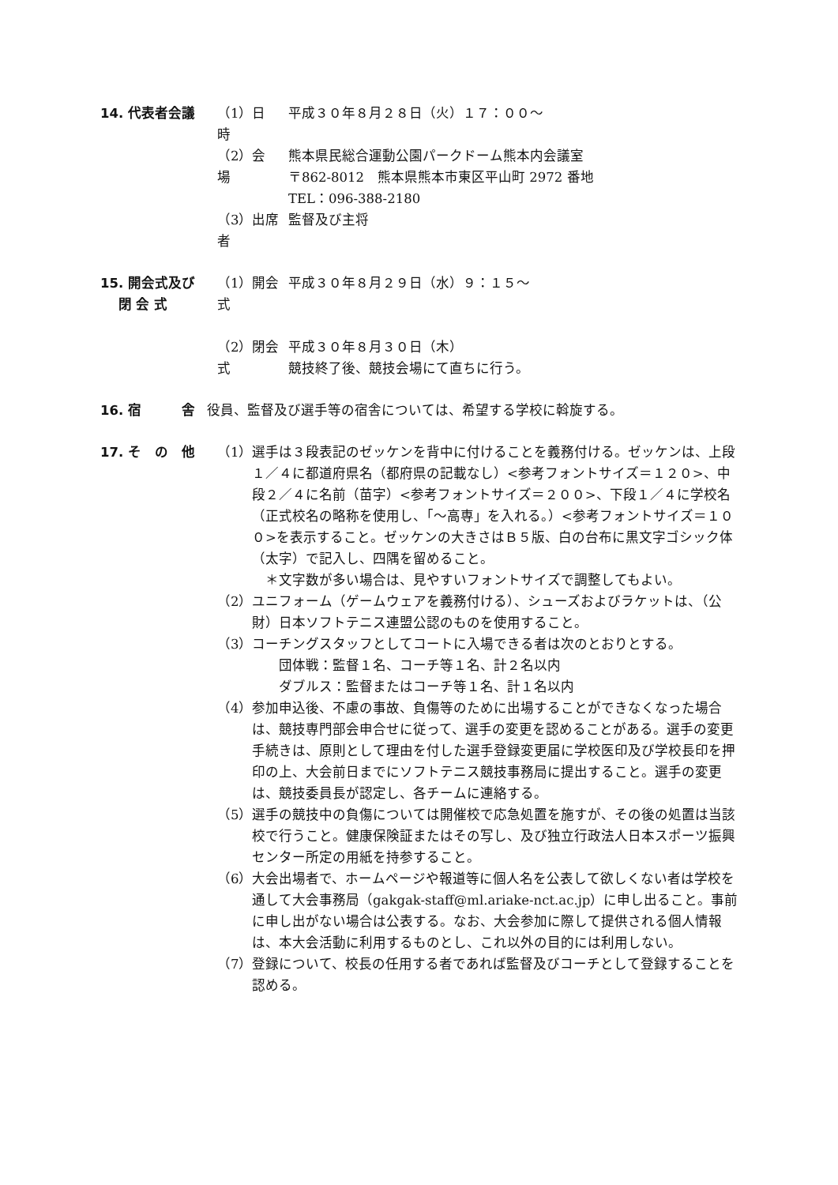14. 代表者会議 （1）日　時
平成３０年８月２８日（火）１７：００～
（2）会　場
熊本県民総合運動公園パークドーム熊本内会議室
〒862-8012　熊本県熊本市東区平山町 2972 番地
TEL：096-388-2180
（3）出席者
監督及び主将
15. 開会式及び
　 閉 会 式
（1）開会式
平成３０年８月２９日（水）９：１５～
（2）閉会式
平成３０年８月３０日（木）
競技終了後、競技会場にて直ちに行う。
16. 宿　　　舎 役員、監督及び選手等の宿舎については、希望する学校に斡旋する。
17. そ　の　他 （1）選手は３段表記のゼッケンを背中に付けることを義務付ける。ゼッケンは、上段１／４に都道府県名（都府県の記載なし）<参考フォントサイズ＝１２０>、中段２／４に名前（苗字）<参考フォントサイズ＝２００>、下段１／４に学校名（正式校名の略称を使用し、「～高専」を入れる。）<参考フォントサイズ＝１００>を表示すること。ゼッケンの大きさはＢ５版、白の台布に黒文字ゴシック体（太字）で記入し、四隅を留めること。
　＊文字数が多い場合は、見やすいフォントサイズで調整してもよい。
（2）ユニフォーム（ゲームウェアを義務付ける）、シューズおよびラケットは、（公財）日本ソフトテニス連盟公認のものを使用すること。
（3）コーチングスタッフとしてコートに入場できる者は次のとおりとする。
　　団体戦：監督１名、コーチ等１名、計２名以内
　　ダブルス：監督またはコーチ等１名、計１名以内
（4）参加申込後、不慮の事故、負傷等のために出場することができなくなった場合は、競技専門部会申合せに従って、選手の変更を認めることがある。選手の変更手続きは、原則として理由を付した選手登録変更届に学校医印及び学校長印を押印の上、大会前日までにソフトテニス競技事務局に提出すること。選手の変更は、競技委員長が認定し、各チームに連絡する。
（5）選手の競技中の負傷については開催校で応急処置を施すが、その後の処置は当該校で行うこと。健康保険証またはその写し、及び独立行政法人日本スポーツ振興センター所定の用紙を持参すること。
（6）大会出場者で、ホームページや報道等に個人名を公表して欲しくない者は学校を通して大会事務局（gakgak-staff@ml.ariake-nct.ac.jp）に申し出ること。事前に申し出がない場合は公表する。なお、大会参加に際して提供される個人情報は、本大会活動に利用するものとし、これ以外の目的には利用しない。
（7）登録について、校長の任用する者であれば監督及びコーチとして登録することを認める。